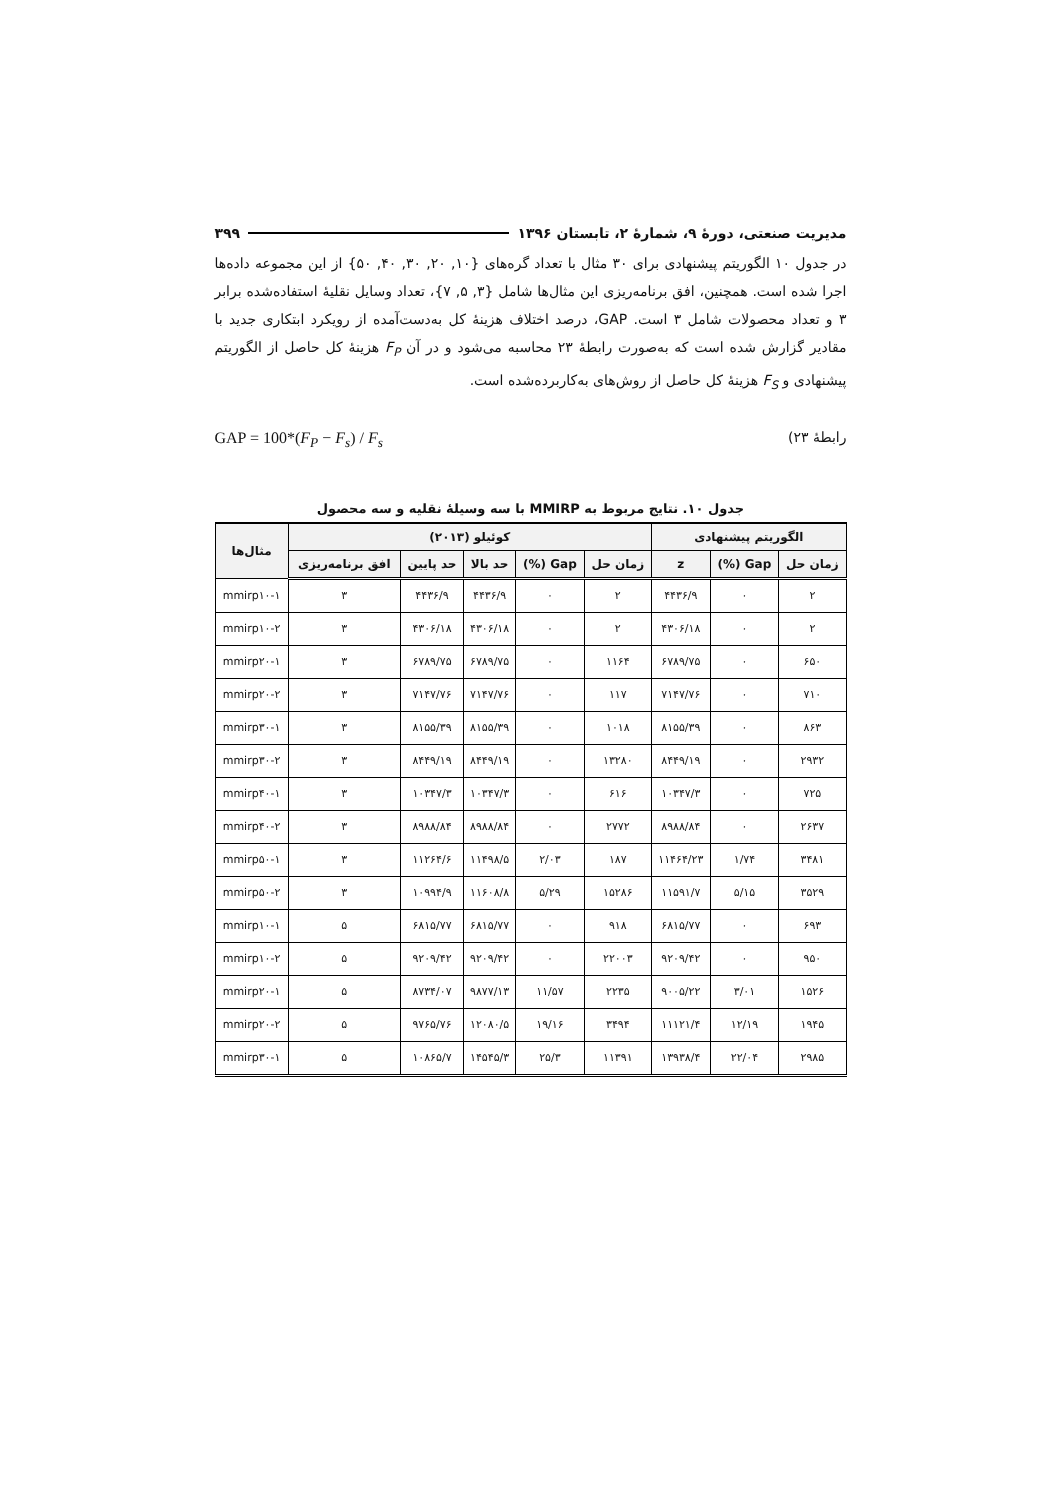مدیریت صنعتی، دورهٔ ۹، شمارهٔ ۲، تابستان ۱۳۹۶ ۳۹۹
در جدول ۱۰ الگوریتم پیشنهادی برای ۳۰ مثال با تعداد گره‌های {۱۰, ۲۰, ۳۰, ۴۰, ۵۰} از این مجموعه داده‌ها اجرا شده است. همچنین، افق برنامه‌ریزی این مثال‌ها شامل {۳, ۵, ۷}، تعداد وسایل نقلیهٔ استفاده‌شده برابر ۳ و تعداد محصولات شامل ۳ است. GAP، درصد اختلاف هزینهٔ کل به‌دست‌آمده از رویکرد ابتکاری جدید با مقادیر گزارش شده است که به‌صورت رابطهٔ ۲۳ محاسبه می‌شود و در آن F<sub>P</sub> هزینهٔ کل حاصل از الگوریتم پیشنهادی و F<sub>S</sub> هزینهٔ کل حاصل از روش‌های به‌کاربرده‌شده است.
رابطهٔ ۲۳) GAP = 100*(F<sub>P</sub> − F<sub>s</sub>) / F<sub>s</sub>
جدول ۱۰. نتایج مربوط به MMIRP با سه وسیلهٔ نقلیه و سه محصول
| الگوریتم پیشنهادی | | | کوئیلو (۲۰۱۳) | | | | | مثال‌ها |
| --- | --- | --- | --- | --- | --- | --- | --- | --- |
| زمان حل | Gap (%) | z | زمان حل | Gap (%) | حد بالا | حد پایین | افق برنامه‌ریزی | |
| ۲ | ۰ | ۴۴۳۶/۹ | ۲ | ۰ | ۴۴۳۶/۹ | ۴۴۳۶/۹ | ۳ | mmirp۱۰-۱ |
| ۲ | ۰ | ۴۳۰۶/۱۸ | ۲ | ۰ | ۴۳۰۶/۱۸ | ۴۳۰۶/۱۸ | ۳ | mmirp۱۰-۲ |
| ۶۵۰ | ۰ | ۶۷۸۹/۷۵ | ۱۱۶۴ | ۰ | ۶۷۸۹/۷۵ | ۶۷۸۹/۷۵ | ۳ | mmirp۲۰-۱ |
| ۷۱۰ | ۰ | ۷۱۴۷/۷۶ | ۱۱۷ | ۰ | ۷۱۴۷/۷۶ | ۷۱۴۷/۷۶ | ۳ | mmirp۲۰-۲ |
| ۸۶۳ | ۰ | ۸۱۵۵/۳۹ | ۱۰۱۸ | ۰ | ۸۱۵۵/۳۹ | ۸۱۵۵/۳۹ | ۳ | mmirp۳۰-۱ |
| ۲۹۳۲ | ۰ | ۸۴۴۹/۱۹ | ۱۳۲۸۰ | ۰ | ۸۴۴۹/۱۹ | ۸۴۴۹/۱۹ | ۳ | mmirp۳۰-۲ |
| ۷۲۵ | ۰ | ۱۰۳۴۷/۳ | ۶۱۶ | ۰ | ۱۰۳۴۷/۳ | ۱۰۳۴۷/۳ | ۳ | mmirp۴۰-۱ |
| ۲۶۳۷ | ۰ | ۸۹۸۸/۸۴ | ۲۷۷۲ | ۰ | ۸۹۸۸/۸۴ | ۸۹۸۸/۸۴ | ۳ | mmirp۴۰-۲ |
| ۳۴۸۱ | ۱/۷۴ | ۱۱۴۶۴/۲۳ | ۱۸۷ | ۲/۰۳ | ۱۱۴۹۸/۵ | ۱۱۲۶۴/۶ | ۳ | mmirp۵۰-۱ |
| ۳۵۲۹ | ۵/۱۵ | ۱۱۵۹۱/۷ | ۱۵۲۸۶ | ۵/۲۹ | ۱۱۶۰۸/۸ | ۱۰۹۹۴/۹ | ۳ | mmirp۵۰-۲ |
| ۶۹۳ | ۰ | ۶۸۱۵/۷۷ | ۹۱۸ | ۰ | ۶۸۱۵/۷۷ | ۶۸۱۵/۷۷ | ۵ | mmirp۱۰-۱ |
| ۹۵۰ | ۰ | ۹۲۰۹/۴۲ | ۲۲۰۰۳ | ۰ | ۹۲۰۹/۴۲ | ۹۲۰۹/۴۲ | ۵ | mmirp۱۰-۲ |
| ۱۵۲۶ | ۳/۰۱ | ۹۰۰۵/۲۲ | ۲۲۳۵ | ۱۱/۵۷ | ۹۸۷۷/۱۳ | ۸۷۳۴/۰۷ | ۵ | mmirp۲۰-۱ |
| ۱۹۴۵ | ۱۲/۱۹ | ۱۱۱۲۱/۴ | ۳۴۹۴ | ۱۹/۱۶ | ۱۲۰۸۰/۵ | ۹۷۶۵/۷۶ | ۵ | mmirp۲۰-۲ |
| ۲۹۸۵ | ۲۲/۰۴ | ۱۳۹۳۸/۴ | ۱۱۳۹۱ | ۲۵/۳ | ۱۴۵۴۵/۳ | ۱۰۸۶۵/۷ | ۵ | mmirp۳۰-۱ |